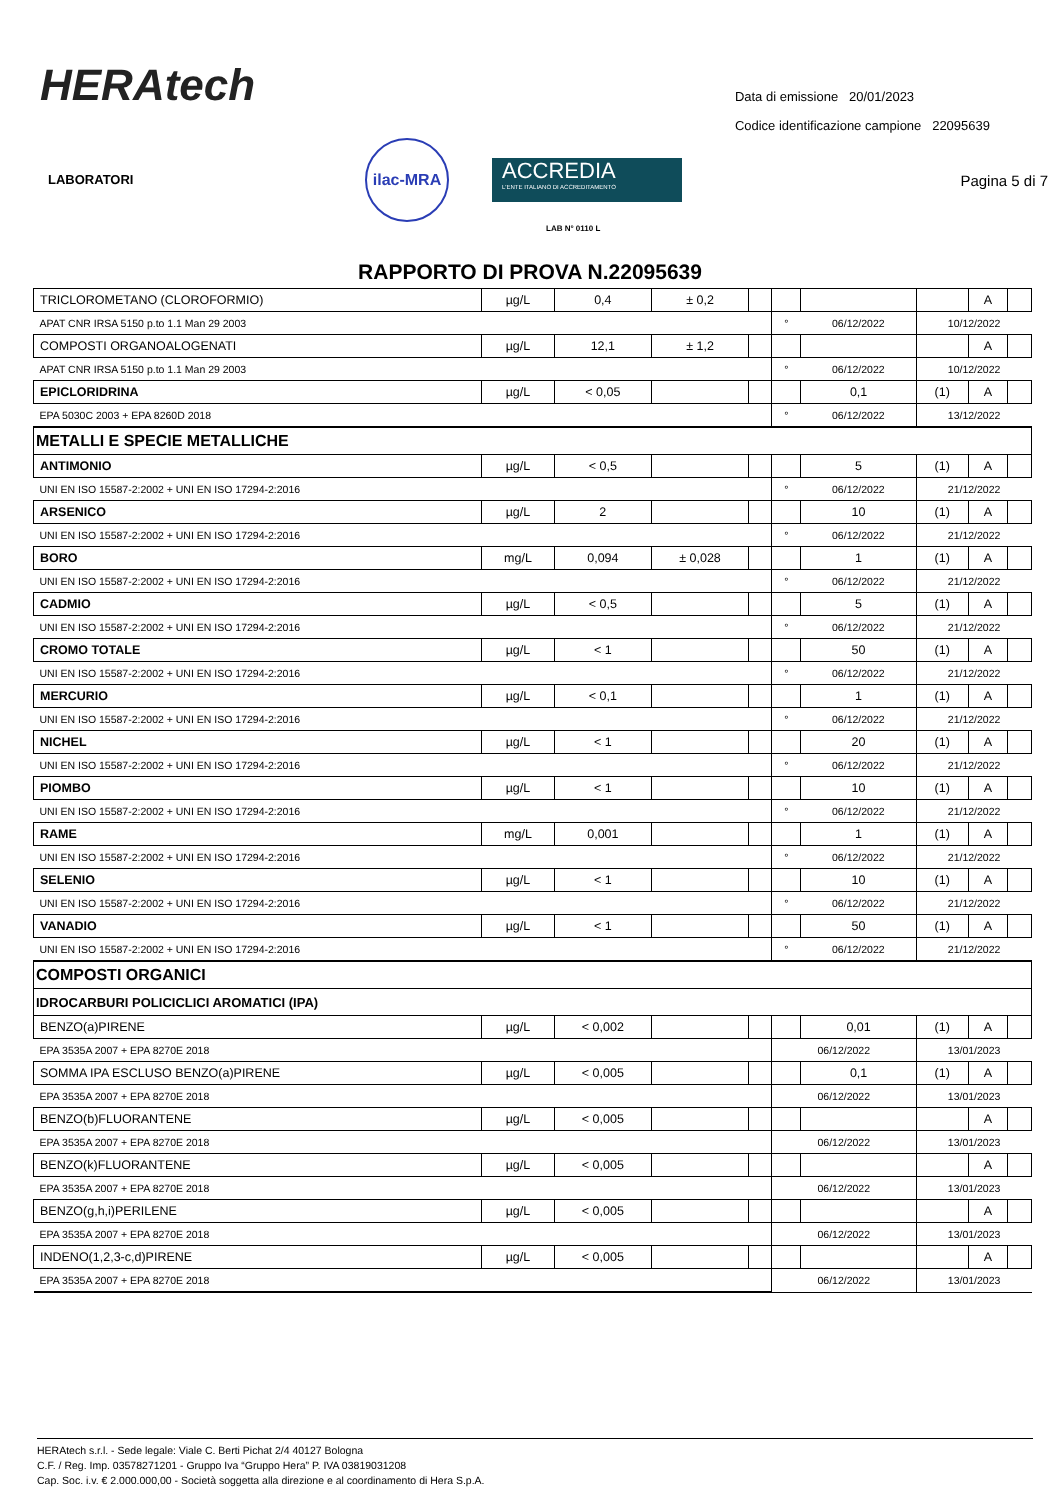HERAtech
Data di emissione 20/01/2023
Codice identificazione campione 22095639
LABORATORI
ilac-MRA
ACCREDIA
L'ENTE ITALIANO DI ACCREDITAMENTO
LAB N° 0110 L
Pagina 5 di 7
RAPPORTO DI PROVA N.22095639
| TRICLOROMETANO (CLOROFORMIO) | µg/L | 0,4 | ± 0,2 | | | | | A | |
| APAT CNR IRSA 5150 p.to 1.1 Man 29 2003 | | | | | ° | 06/12/2022 | 10/12/2022 | | |
| COMPOSTI ORGANOALOGENATI | µg/L | 12,1 | ± 1,2 | | | | | A | |
| APAT CNR IRSA 5150 p.to 1.1 Man 29 2003 | | | | | ° | 06/12/2022 | 10/12/2022 | | |
| EPICLORIDRINA | µg/L | < 0,05 | | | | 0,1 | (1) | A | |
| EPA 5030C 2003 + EPA 8260D 2018 | | | | | ° | 06/12/2022 | 13/12/2022 | | |
| METALLI E SPECIE METALLICHE | | | | | | | | | |
| ANTIMONIO | µg/L | < 0,5 | | | | 5 | (1) | A | |
| UNI EN ISO 15587-2:2002 + UNI EN ISO 17294-2:2016 | | | | | ° | 06/12/2022 | 21/12/2022 | | |
| ARSENICO | µg/L | 2 | | | | 10 | (1) | A | |
| UNI EN ISO 15587-2:2002 + UNI EN ISO 17294-2:2016 | | | | | ° | 06/12/2022 | 21/12/2022 | | |
| BORO | mg/L | 0,094 | ± 0,028 | | | 1 | (1) | A | |
| UNI EN ISO 15587-2:2002 + UNI EN ISO 17294-2:2016 | | | | | ° | 06/12/2022 | 21/12/2022 | | |
| CADMIO | µg/L | < 0,5 | | | | 5 | (1) | A | |
| UNI EN ISO 15587-2:2002 + UNI EN ISO 17294-2:2016 | | | | | ° | 06/12/2022 | 21/12/2022 | | |
| CROMO TOTALE | µg/L | < 1 | | | | 50 | (1) | A | |
| UNI EN ISO 15587-2:2002 + UNI EN ISO 17294-2:2016 | | | | | ° | 06/12/2022 | 21/12/2022 | | |
| MERCURIO | µg/L | < 0,1 | | | | 1 | (1) | A | |
| UNI EN ISO 15587-2:2002 + UNI EN ISO 17294-2:2016 | | | | | ° | 06/12/2022 | 21/12/2022 | | |
| NICHEL | µg/L | < 1 | | | | 20 | (1) | A | |
| UNI EN ISO 15587-2:2002 + UNI EN ISO 17294-2:2016 | | | | | ° | 06/12/2022 | 21/12/2022 | | |
| PIOMBO | µg/L | < 1 | | | | 10 | (1) | A | |
| UNI EN ISO 15587-2:2002 + UNI EN ISO 17294-2:2016 | | | | | ° | 06/12/2022 | 21/12/2022 | | |
| RAME | mg/L | 0,001 | | | | 1 | (1) | A | |
| UNI EN ISO 15587-2:2002 + UNI EN ISO 17294-2:2016 | | | | | ° | 06/12/2022 | 21/12/2022 | | |
| SELENIO | µg/L | < 1 | | | | 10 | (1) | A | |
| UNI EN ISO 15587-2:2002 + UNI EN ISO 17294-2:2016 | | | | | ° | 06/12/2022 | 21/12/2022 | | |
| VANADIO | µg/L | < 1 | | | | 50 | (1) | A | |
| UNI EN ISO 15587-2:2002 + UNI EN ISO 17294-2:2016 | | | | | ° | 06/12/2022 | 21/12/2022 | | |
| COMPOSTI ORGANICI | | | | | | | | | |
| IDROCARBURI POLICICLICI AROMATICI (IPA) | | | | | | | | | |
| BENZO(a)PIRENE | µg/L | < 0,002 | | | | 0,01 | (1) | A | |
| EPA 3535A 2007 + EPA 8270E 2018 | | | | | 06/12/2022 | | 13/01/2023 | | |
| SOMMA IPA ESCLUSO BENZO(a)PIRENE | µg/L | < 0,005 | | | | 0,1 | (1) | A | |
| EPA 3535A 2007 + EPA 8270E 2018 | | | | | 06/12/2022 | | 13/01/2023 | | |
| BENZO(b)FLUORANTENE | µg/L | < 0,005 | | | | | | A | |
| EPA 3535A 2007 + EPA 8270E 2018 | | | | | 06/12/2022 | | 13/01/2023 | | |
| BENZO(k)FLUORANTENE | µg/L | < 0,005 | | | | | | A | |
| EPA 3535A 2007 + EPA 8270E 2018 | | | | | 06/12/2022 | | 13/01/2023 | | |
| BENZO(g,h,i)PERILENE | µg/L | < 0,005 | | | | | | A | |
| EPA 3535A 2007 + EPA 8270E 2018 | | | | | 06/12/2022 | | 13/01/2023 | | |
| INDENO(1,2,3-c,d)PIRENE | µg/L | < 0,005 | | | | | | A | |
| EPA 3535A 2007 + EPA 8270E 2018 | | | | | 06/12/2022 | | 13/01/2023 | | |
HERAtech s.r.l. - Sede legale: Viale C. Berti Pichat 2/4 40127 Bologna
C.F. / Reg. Imp. 03578271201 - Gruppo Iva “Gruppo Hera” P. IVA 03819031208
Cap. Soc. i.v. € 2.000.000,00 - Società soggetta alla direzione e al coordinamento di Hera S.p.A.